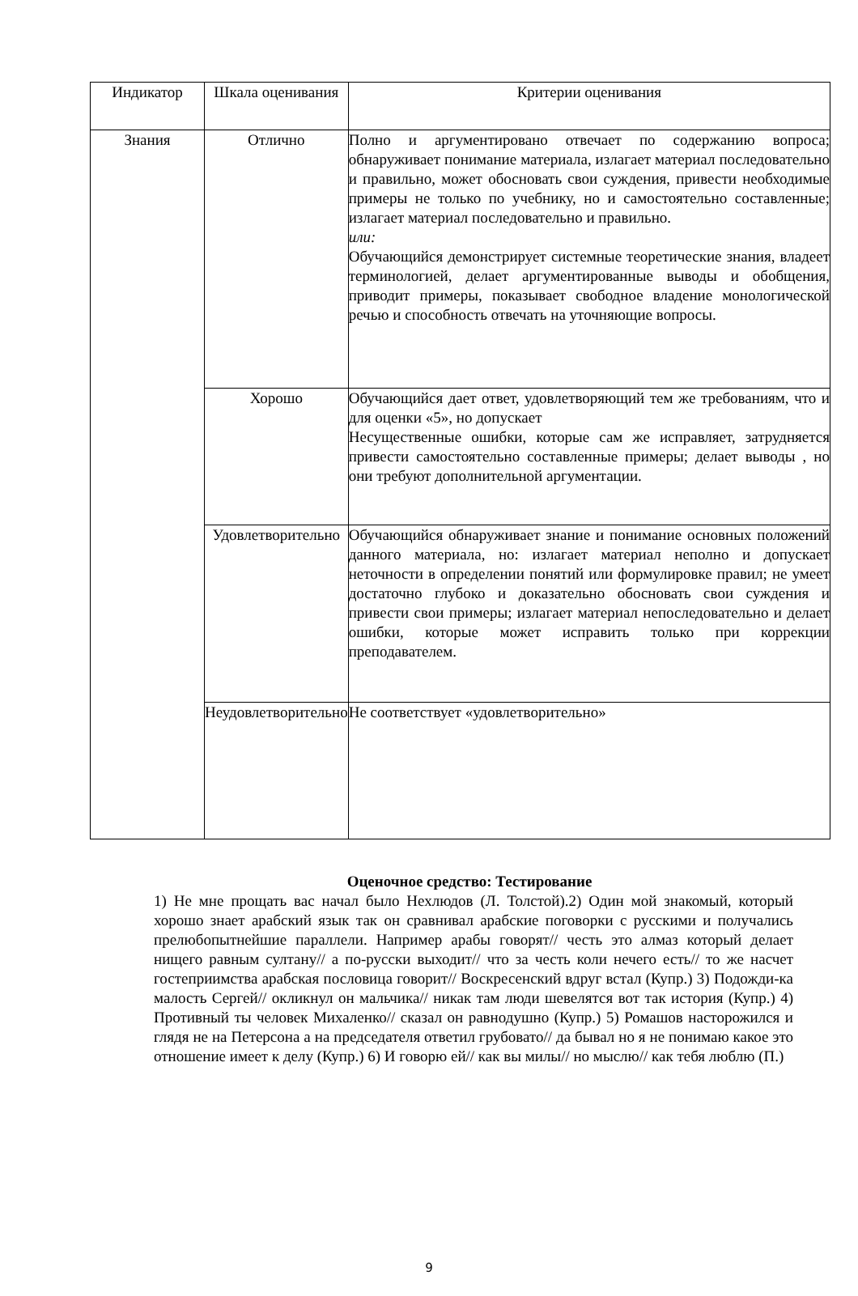| Индикатор | Шкала оценивания | Критерии оценивания |
| --- | --- | --- |
| Знания | Отлично | Полно и аргументировано отвечает по содержанию вопроса; обнаруживает понимание материала, излагает материал последовательно и правильно, может обосновать свои суждения, привести необходимые примеры не только по учебнику, но и самостоятельно составленные; излагает материал последовательно и правильно. или: Обучающийся демонстрирует системные теоретические знания, владеет терминологией, делает аргументированные выводы и обобщения, приводит примеры, показывает свободное владение монологической речью и способность отвечать на уточняющие вопросы. |
| | Хорошо | Обучающийся дает ответ, удовлетворяющий тем же требованиям, что и для оценки «5», но допускает Несущественные ошибки, которые сам же исправляет, затрудняется привести самостоятельно составленные примеры; делает выводы , но они требуют дополнительной аргументации. |
| | Удовлетворительно | Обучающийся обнаруживает знание и понимание основных положений данного материала, но: излагает материал неполно и допускает неточности в определении понятий или формулировке правил; не умеет достаточно глубоко и доказательно обосновать свои суждения и привести свои примеры; излагает материал непоследовательно и делает ошибки, которые может исправить только при коррекции преподавателем. |
| | Неудовлетворительно | Не соответствует «удовлетворительно» |
Оценочное средство: Тестирование
1) Не мне прощать вас начал было Нехлюдов (Л. Толстой).2) Один мой знакомый, который хорошо знает арабский язык так он сравнивал арабские поговорки с русскими и получались прелюбопытнейшие параллели. Например арабы говорят// честь это алмаз который делает нищего равным султану// а по-русски выходит// что за честь коли нечего есть// то же насчет гостеприимства арабская пословица говорит// Воскресенский вдруг встал (Купр.) 3) Подожди-ка малость Сергей// окликнул он мальчика// никак там люди шевелятся вот так история (Купр.) 4) Противный ты человек Михаленко// сказал он равнодушно (Купр.) 5) Ромашов насторожился и глядя не на Петерсона а на председателя ответил грубовато// да бывал но я не понимаю какое это отношение имеет к делу (Купр.) 6) И говорю ей// как вы милы// но мыслю// как тебя люблю (П.)
9